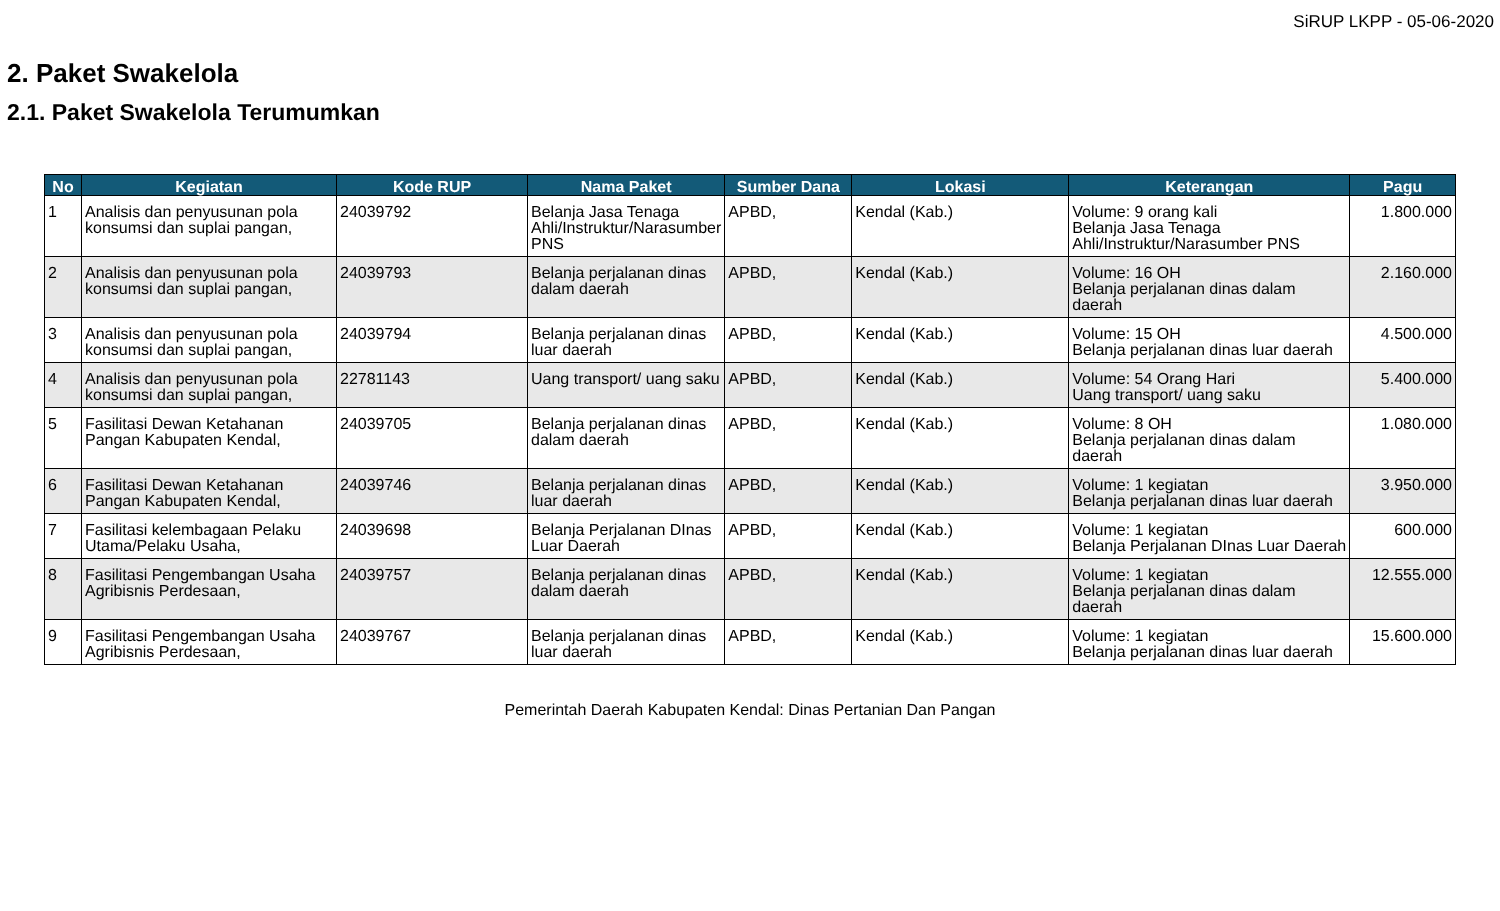SiRUP LKPP - 05-06-2020
2. Paket Swakelola
2.1. Paket Swakelola Terumumkan
| No | Kegiatan | Kode RUP | Nama Paket | Sumber Dana | Lokasi | Keterangan | Pagu |
| --- | --- | --- | --- | --- | --- | --- | --- |
| 1 | Analisis dan penyusunan pola konsumsi dan suplai pangan, | 24039792 | Belanja Jasa Tenaga Ahli/Instruktur/Narasumber PNS | APBD, | Kendal (Kab.) | Volume: 9 orang kali Belanja Jasa Tenaga Ahli/Instruktur/Narasumber PNS | 1.800.000 |
| 2 | Analisis dan penyusunan pola konsumsi dan suplai pangan, | 24039793 | Belanja perjalanan dinas dalam daerah | APBD, | Kendal (Kab.) | Volume: 16 OH Belanja perjalanan dinas dalam daerah | 2.160.000 |
| 3 | Analisis dan penyusunan pola konsumsi dan suplai pangan, | 24039794 | Belanja perjalanan dinas luar daerah | APBD, | Kendal (Kab.) | Volume: 15 OH Belanja perjalanan dinas luar daerah | 4.500.000 |
| 4 | Analisis dan penyusunan pola konsumsi dan suplai pangan, | 22781143 | Uang transport/ uang saku | APBD, | Kendal (Kab.) | Volume: 54 Orang Hari Uang transport/ uang saku | 5.400.000 |
| 5 | Fasilitasi Dewan Ketahanan Pangan Kabupaten Kendal, | 24039705 | Belanja perjalanan dinas dalam daerah | APBD, | Kendal (Kab.) | Volume: 8 OH Belanja perjalanan dinas dalam daerah | 1.080.000 |
| 6 | Fasilitasi Dewan Ketahanan Pangan Kabupaten Kendal, | 24039746 | Belanja perjalanan dinas luar daerah | APBD, | Kendal (Kab.) | Volume: 1 kegiatan Belanja perjalanan dinas luar daerah | 3.950.000 |
| 7 | Fasilitasi kelembagaan Pelaku Utama/Pelaku Usaha, | 24039698 | Belanja Perjalanan DInas Luar Daerah | APBD, | Kendal (Kab.) | Volume: 1 kegiatan Belanja Perjalanan DInas Luar Daerah | 600.000 |
| 8 | Fasilitasi Pengembangan Usaha Agribisnis Perdesaan, | 24039757 | Belanja perjalanan dinas dalam daerah | APBD, | Kendal (Kab.) | Volume: 1 kegiatan Belanja perjalanan dinas dalam daerah | 12.555.000 |
| 9 | Fasilitasi Pengembangan Usaha Agribisnis Perdesaan, | 24039767 | Belanja perjalanan dinas luar daerah | APBD, | Kendal (Kab.) | Volume: 1 kegiatan Belanja perjalanan dinas luar daerah | 15.600.000 |
Pemerintah Daerah Kabupaten Kendal: Dinas Pertanian Dan Pangan